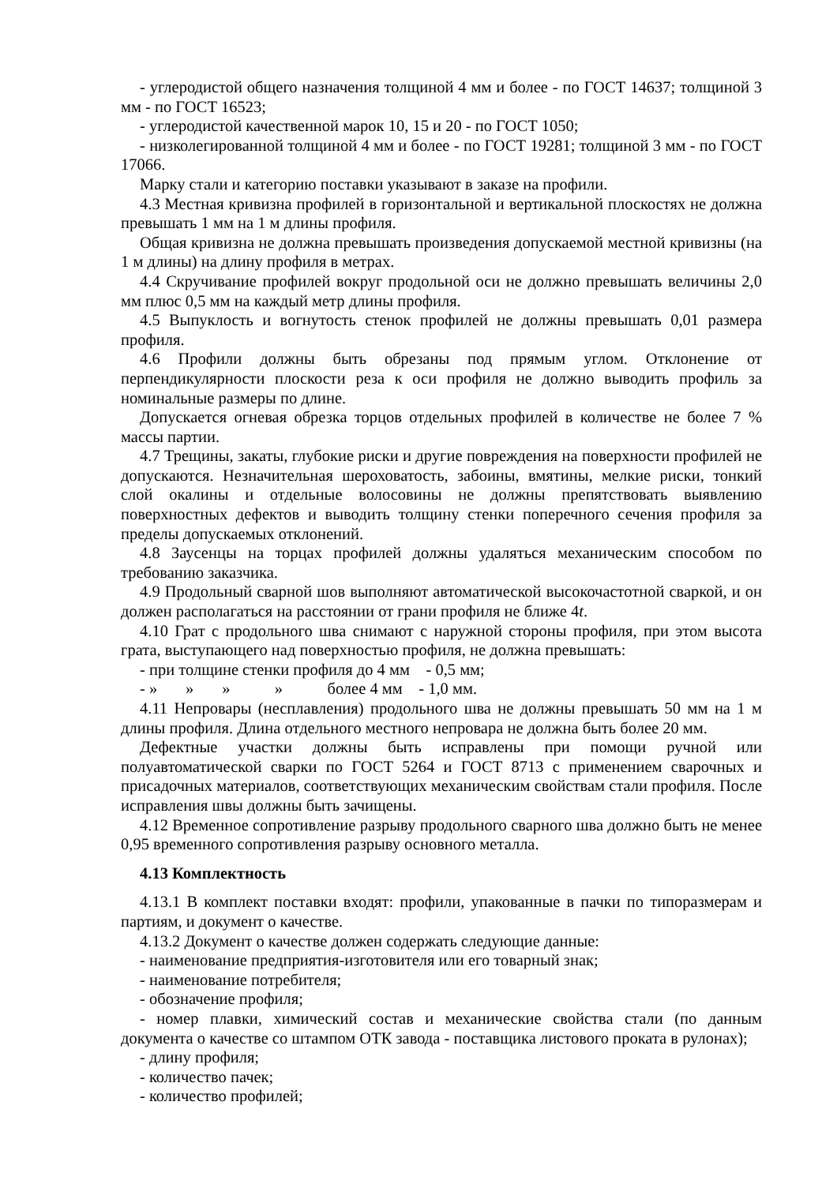- углеродистой общего назначения толщиной 4 мм и более - по ГОСТ 14637; толщиной 3 мм - по ГОСТ 16523;
- углеродистой качественной марок 10, 15 и 20 - по ГОСТ 1050;
- низколегированной толщиной 4 мм и более - по ГОСТ 19281; толщиной 3 мм - по ГОСТ 17066.
Марку стали и категорию поставки указывают в заказе на профили.
4.3 Местная кривизна профилей в горизонтальной и вертикальной плоскостях не должна превышать 1 мм на 1 м длины профиля.
Общая кривизна не должна превышать произведения допускаемой местной кривизны (на 1 м длины) на длину профиля в метрах.
4.4 Скручивание профилей вокруг продольной оси не должно превышать величины 2,0 мм плюс 0,5 мм на каждый метр длины профиля.
4.5 Выпуклость и вогнутость стенок профилей не должны превышать 0,01 размера профиля.
4.6 Профили должны быть обрезаны под прямым углом. Отклонение от перпендикулярности плоскости реза к оси профиля не должно выводить профиль за номинальные размеры по длине.
Допускается огневая обрезка торцов отдельных профилей в количестве не более 7 % массы партии.
4.7 Трещины, закаты, глубокие риски и другие повреждения на поверхности профилей не допускаются. Незначительная шероховатость, забоины, вмятины, мелкие риски, тонкий слой окалины и отдельные волосовины не должны препятствовать выявлению поверхностных дефектов и выводить толщину стенки поперечного сечения профиля за пределы допускаемых отклонений.
4.8 Заусенцы на торцах профилей должны удаляться механическим способом по требованию заказчика.
4.9 Продольный сварной шов выполняют автоматической высокочастотной сваркой, и он должен располагаться на расстоянии от грани профиля не ближе 4t.
4.10 Грат с продольного шва снимают с наружной стороны профиля, при этом высота грата, выступающего над поверхностью профиля, не должна превышать:
- при толщине стенки профиля до 4 мм - 0,5 мм;
- » » » » более 4 мм - 1,0 мм.
4.11 Непровары (несплавления) продольного шва не должны превышать 50 мм на 1 м длины профиля. Длина отдельного местного непровара не должна быть более 20 мм.
Дефектные участки должны быть исправлены при помощи ручной или полуавтоматической сварки по ГОСТ 5264 и ГОСТ 8713 с применением сварочных и присадочных материалов, соответствующих механическим свойствам стали профиля. После исправления швы должны быть зачищены.
4.12 Временное сопротивление разрыву продольного сварного шва должно быть не менее 0,95 временного сопротивления разрыву основного металла.
4.13 Комплектность
4.13.1 В комплект поставки входят: профили, упакованные в пачки по типоразмерам и партиям, и документ о качестве.
4.13.2 Документ о качестве должен содержать следующие данные:
- наименование предприятия-изготовителя или его товарный знак;
- наименование потребителя;
- обозначение профиля;
- номер плавки, химический состав и механические свойства стали (по данным документа о качестве со штампом ОТК завода - поставщика листового проката в рулонах);
- длину профиля;
- количество пачек;
- количество профилей;